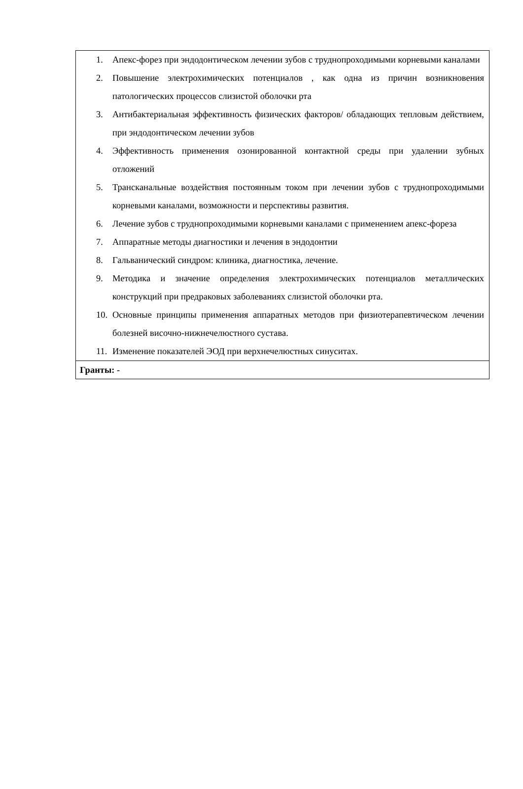| 1. Апекс-форез при эндодонтическом лечении зубов с труднопроходимыми корневыми каналами 2. Повышение электрохимических потенциалов , как одна из причин возникновения патологических процессов слизистой оболочки рта 3. Антибактериальная эффективность физических факторов/ обладающих тепловым действием, при эндодонтическом лечении зубов 4. Эффективность применения озонированной контактной среды при удалении зубных отложений 5. Трансканальные воздействия постоянным током при лечении зубов с труднопроходимыми корневыми каналами, возможности и перспективы развития. 6. Лечение зубов с труднопроходимыми корневыми каналами с применением апекс-фореза 7. Аппаратные методы диагностики и лечения в эндодонтии 8. Гальванический синдром: клиника, диагностика, лечение. 9. Методика и значение определения электрохимических потенциалов металлических конструкций при предраковых заболеваниях слизистой оболочки рта. 10. Основные принципы применения аппаратных методов при физиотерапевтическом лечении болезней височно-нижнечелюстного сустава. 11. Изменение показателей ЭОД при верхнечелюстных синуситах. |
| Гранты: - |